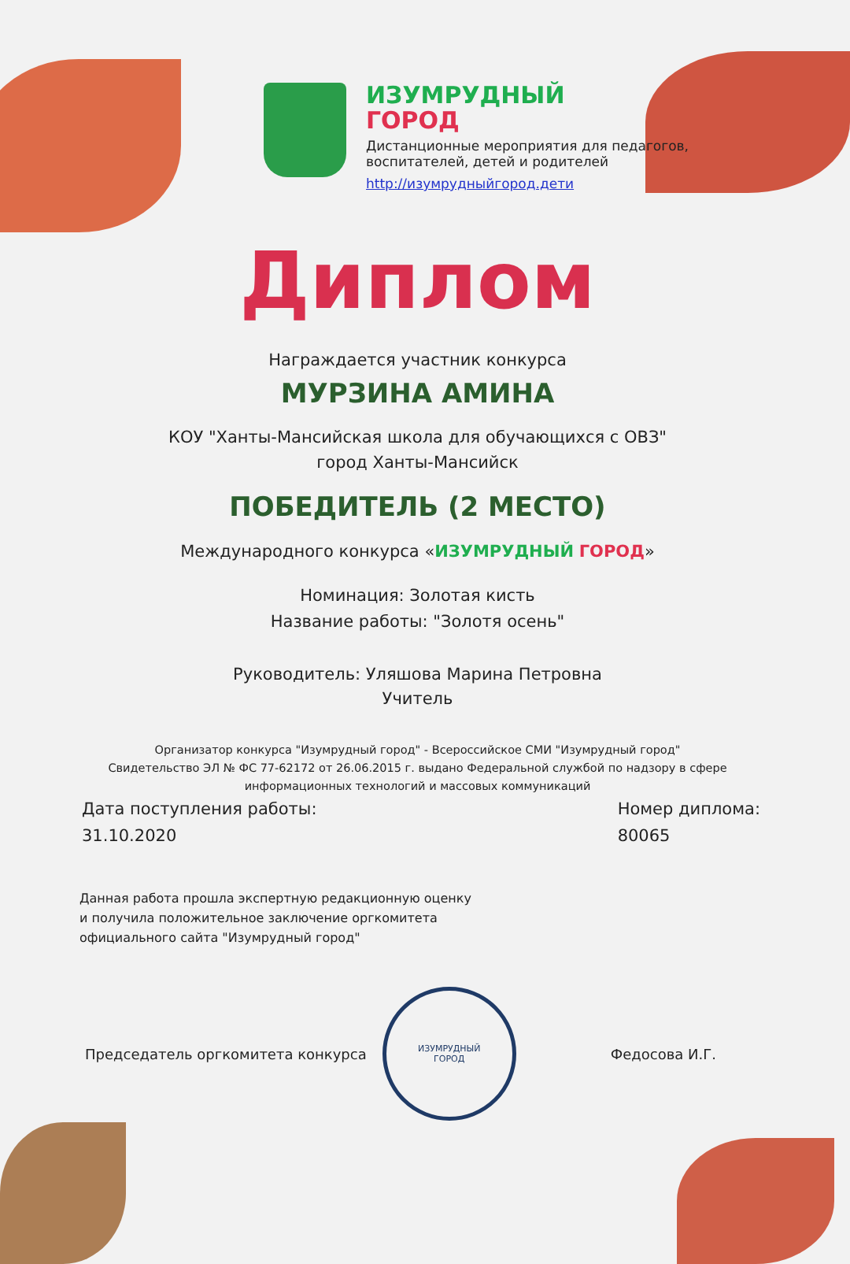ИЗУМРУДНЫЙ
ГОРОД
Дистанционные мероприятия для педагогов,
воспитателей, детей и родителей
http://изумрудныйгород.дети
Диплом
Награждается участник конкурса
МУРЗИНА АМИНА
КОУ "Ханты-Мансийская школа для обучающихся с ОВЗ"
город Ханты-Мансийск
ПОБЕДИТЕЛЬ (2 МЕСТО)
Международного конкурса «ИЗУМРУДНЫЙ ГОРОД»
Номинация: Золотая кисть
Название работы: "Золотя осень"
Руководитель: Уляшова Марина Петровна
Учитель
Организатор конкурса "Изумрудный город" - Всероссийское СМИ "Изумрудный город"
Свидетельство ЭЛ № ФС 77-62172 от 26.06.2015 г. выдано Федеральной службой по надзору в сфере
информационных технологий и массовых коммуникаций
Дата поступления работы:
31.10.2020
Номер диплома:
80065
Данная работа прошла экспертную редакционную оценку
и получила положительное заключение оргкомитета
официального сайта "Изумрудный город"
Председатель оргкомитета конкурса
ИЗУМРУДНЫЙ
ГОРОД
Федосова И.Г.